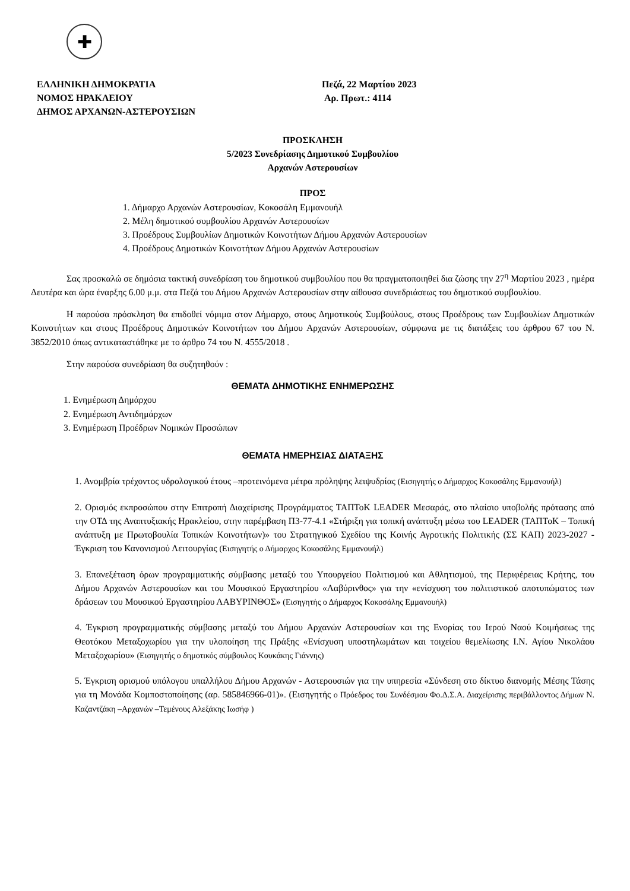✚
ΕΛΛΗΝΙΚΗ ΔΗΜΟΚΡΑΤΙΑ
ΝΟΜΟΣ ΗΡΑΚΛΕΙΟΥ
ΔΗΜΟΣ ΑΡΧΑΝΩΝ-ΑΣΤΕΡΟΥΣΙΩΝ
Πεζά, 22 Μαρτίου 2023
Αρ. Πρωτ.: 4114
ΠΡΟΣΚΛΗΣΗ
5/2023 Συνεδρίασης Δημοτικού Συμβουλίου
Αρχανών Αστερουσίων
ΠΡΟΣ
1. Δήμαρχο Αρχανών Αστερουσίων, Κοκοσάλη Εμμανουήλ
2. Μέλη δημοτικού συμβουλίου Αρχανών Αστερουσίων
3. Προέδρους Συμβουλίων Δημοτικών Κοινοτήτων Δήμου Αρχανών Αστερουσίων
4. Προέδρους Δημοτικών Κοινοτήτων Δήμου Αρχανών Αστερουσίων
Σας προσκαλώ σε δημόσια τακτική συνεδρίαση του δημοτικού συμβουλίου που θα πραγματοποιηθεί δια ζώσης την 27<sup>η</sup> Μαρτίου 2023 , ημέρα Δευτέρα και ώρα έναρξης 6.00 μ.μ. στα Πεζά του Δήμου Αρχανών Αστερουσίων στην αίθουσα συνεδριάσεως του δημοτικού συμβουλίου.
Η παρούσα πρόσκληση θα επιδοθεί νόμιμα στον Δήμαρχο, στους Δημοτικούς Συμβούλους, στους Προέδρους των Συμβουλίων Δημοτικών Κοινοτήτων και στους Προέδρους Δημοτικών Κοινοτήτων του Δήμου Αρχανών Αστερουσίων, σύμφωνα με τις διατάξεις του άρθρου 67 του Ν. 3852/2010 όπως αντικαταστάθηκε με το άρθρο 74 του Ν. 4555/2018 .
Στην παρούσα συνεδρίαση θα συζητηθούν :
ΘΕΜΑΤΑ ΔΗΜΟΤΙΚΗΣ ΕΝΗΜΕΡΩΣΗΣ
1. Ενημέρωση Δημάρχου
2. Ενημέρωση Αντιδημάρχων
3. Ενημέρωση Προέδρων Νομικών Προσώπων
ΘΕΜΑΤΑ ΗΜΕΡΗΣΙΑΣ ΔΙΑΤΑΞΗΣ
1. Ανομβρία τρέχοντος υδρολογικού έτους –προτεινόμενα μέτρα πρόληψης λειψυδρίας (Εισηγητής ο Δήμαρχος Κοκοσάλης Εμμανουήλ)
2. Ορισμός εκπροσώπου στην Επιτροπή Διαχείρισης Προγράμματος ΤΑΠΤοΚ LEADER Μεσαράς, στο πλαίσιο υποβολής πρότασης από την ΟΤΔ της Αναπτυξιακής Ηρακλείου, στην παρέμβαση Π3-77-4.1 «Στήριξη για τοπική ανάπτυξη μέσω του LEADER (ΤΑΠΤοΚ – Τοπική ανάπτυξη με Πρωτοβουλία Τοπικών Κοινοτήτων)» του Στρατηγικού Σχεδίου της Κοινής Αγροτικής Πολιτικής (ΣΣ ΚΑΠ) 2023-2027 - Έγκριση του Κανονισμού Λειτουργίας (Εισηγητής ο Δήμαρχος Κοκοσάλης Εμμανουήλ)
3. Επανεξέταση όρων προγραμματικής σύμβασης μεταξύ του Υπουργείου Πολιτισμού και Αθλητισμού, της Περιφέρειας Κρήτης, του Δήμου Αρχανών Αστερουσίων και του Μουσικού Εργαστηρίου «Λαβύρινθος» για την «ενίσχυση του πολιτιστικού αποτυπώματος των δράσεων του Μουσικού Εργαστηρίου ΛΑΒΥΡΙΝΘΟΣ» (Εισηγητής ο Δήμαρχος Κοκοσάλης Εμμανουήλ)
4. Έγκριση προγραμματικής σύμβασης μεταξύ του Δήμου Αρχανών Αστερουσίων και της Ενορίας του Ιερού Ναού Κοιμήσεως της Θεοτόκου Μεταξοχωρίου για την υλοποίηση της Πράξης «Ενίσχυση υποστηλωμάτων και τοιχείου θεμελίωσης Ι.Ν. Αγίου Νικολάου Μεταξοχωρίου» (Εισηγητής ο δημοτικός σύμβουλος Κουκάκης Γιάννης)
5. Έγκριση ορισμού υπόλογου υπαλλήλου Δήμου Αρχανών - Αστερουσιών για την υπηρεσία «Σύνδεση στο δίκτυο διανομής Μέσης Τάσης για τη Μονάδα Κομποστοποίησης (αρ. 585846966-01)». (Εισηγητής ο Πρόεδρος του Συνδέσμου Φο.Δ.Σ.Α. Διαχείρισης περιβάλλοντος Δήμων Ν. Καζαντζάκη –Αρχανών –Τεμένους Αλεξάκης Ιωσήφ )